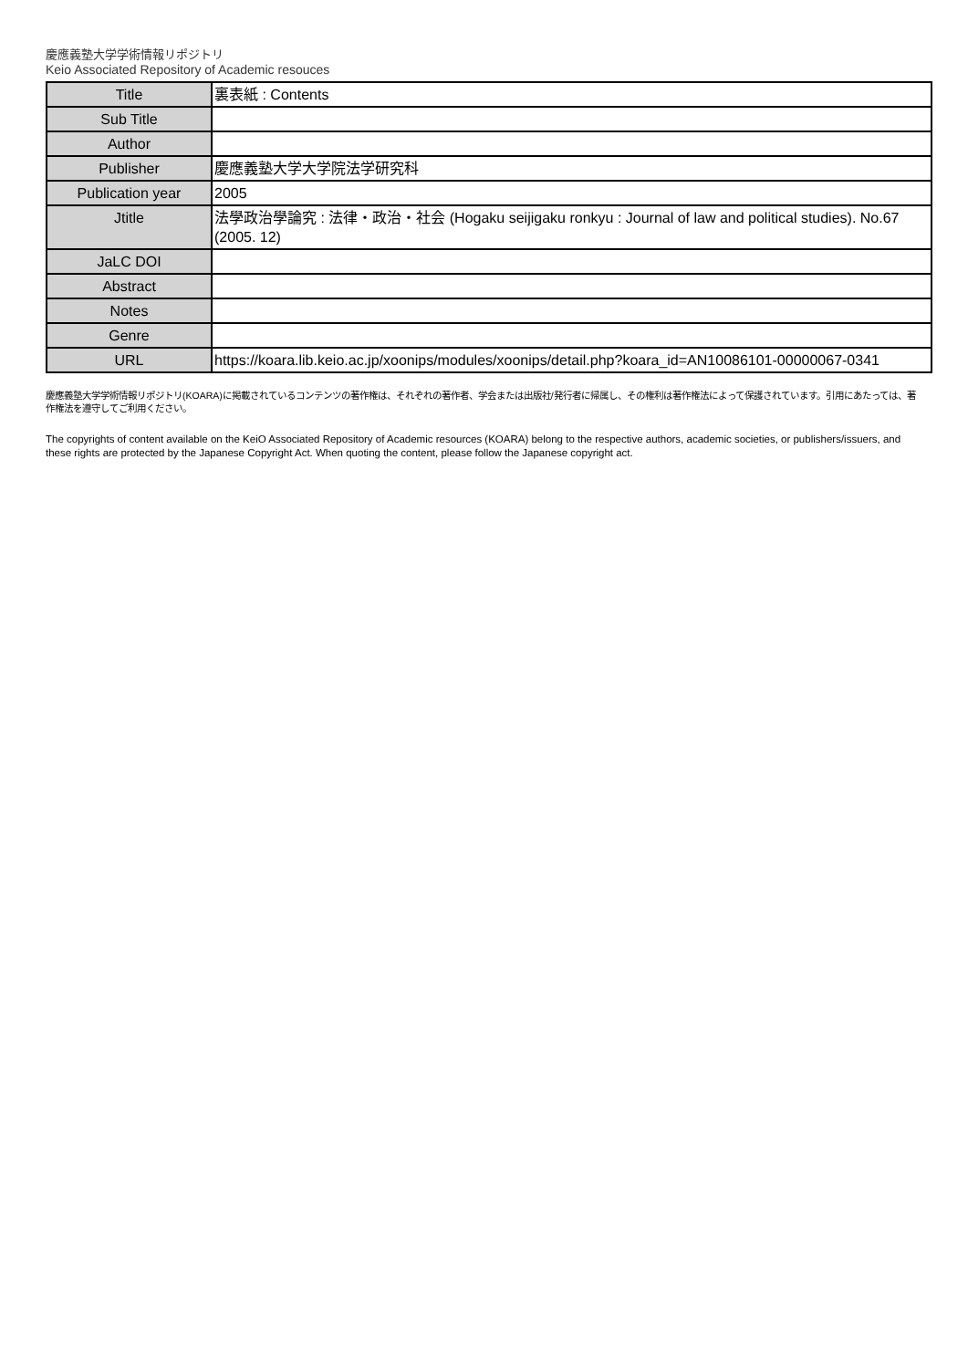慶應義塾大学学術情報リポジトリ
Keio Associated Repository of Academic resouces
| Title | 裏表紙 : Contents |
| Sub Title | |
| Author | |
| Publisher | 慶應義塾大学大学院法学研究科 |
| Publication year | 2005 |
| Jtitle | 法學政治學論究 : 法律・政治・社会 (Hogaku seijigaku ronkyu : Journal of law and political studies). No.67 (2005. 12) |
| JaLC DOI | |
| Abstract | |
| Notes | |
| Genre | |
| URL | https://koara.lib.keio.ac.jp/xoonips/modules/xoonips/detail.php?koara_id=AN10086101-00000067-0341 |
慶應義塾大学学術情報リポジトリ(KOARA)に掲載されているコンテンツの著作権は、それぞれの著作者、学会または出版社/発行者に帰属し、その権利は著作権法によって保護されています。引用にあたっては、著作権法を遵守してご利用ください。
The copyrights of content available on the KeiO Associated Repository of Academic resources (KOARA) belong to the respective authors, academic societies, or publishers/issuers, and these rights are protected by the Japanese Copyright Act. When quoting the content, please follow the Japanese copyright act.